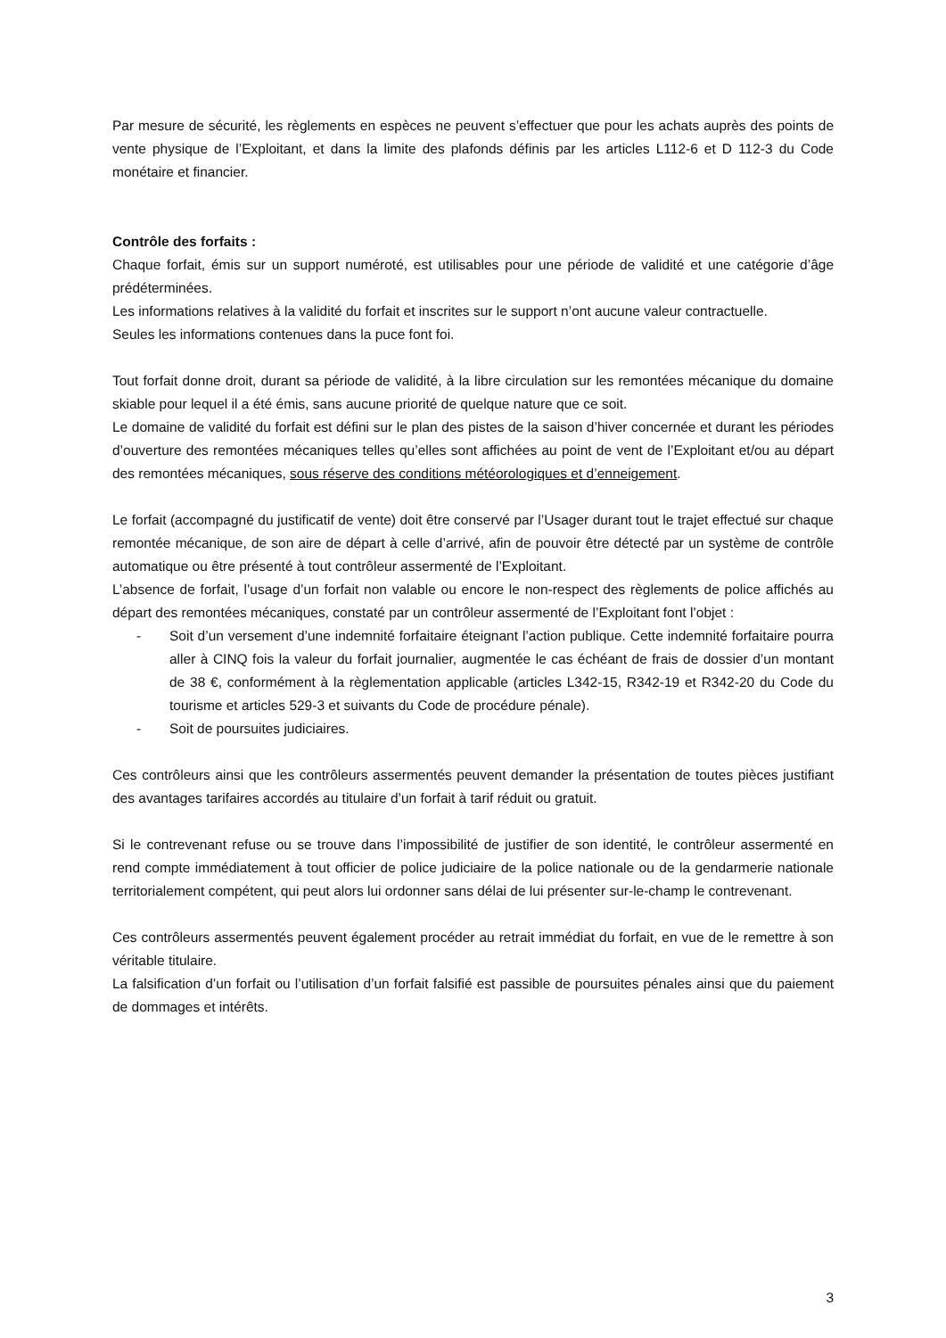Par mesure de sécurité, les règlements en espèces ne peuvent s’effectuer que pour les achats auprès des points de vente physique de l’Exploitant, et dans la limite des plafonds définis par les articles L112-6 et D 112-3 du Code monétaire et financier.
Contrôle des forfaits :
Chaque forfait, émis sur un support numéroté, est utilisables pour une période de validité et une catégorie d’âge prédéterminées.
Les informations relatives à la validité du forfait et inscrites sur le support n’ont aucune valeur contractuelle.
Seules les informations contenues dans la puce font foi.
Tout forfait donne droit, durant sa période de validité, à la libre circulation sur les remontées mécanique du domaine skiable pour lequel il a été émis, sans aucune priorité de quelque nature que ce soit.
Le domaine de validité du forfait est défini sur le plan des pistes de la saison d’hiver concernée et durant les périodes d’ouverture des remontées mécaniques telles qu’elles sont affichées au point de vent de l’Exploitant et/ou au départ des remontées mécaniques, sous réserve des conditions météorologiques et d’enneigement.
Le forfait (accompagné du justificatif de vente) doit être conservé par l’Usager durant tout le trajet effectué sur chaque remontée mécanique, de son aire de départ à celle d’arrivé, afin de pouvoir être détecté par un système de contrôle automatique ou être présenté à tout contrôleur assermenté de l’Exploitant.
L’absence de forfait, l’usage d’un forfait non valable ou encore le non-respect des règlements de police affichés au départ des remontées mécaniques, constaté par un contrôleur assermenté de l’Exploitant font l’objet :
- Soit d’un versement d’une indemnité forfaitaire éteignant l’action publique. Cette indemnité forfaitaire pourra aller à CINQ fois la valeur du forfait journalier, augmentée le cas échéant de frais de dossier d’un montant de 38 €, conformément à la règlementation applicable (articles L342-15, R342-19 et R342-20 du Code du tourisme et articles 529-3 et suivants du Code de procédure pénale).
- Soit de poursuites judiciaires.
Ces contrôleurs ainsi que les contrôleurs assermentés peuvent demander la présentation de toutes pièces justifiant des avantages tarifaires accordés au titulaire d’un forfait à tarif réduit ou gratuit.
Si le contrevenant refuse ou se trouve dans l’impossibilité de justifier de son identité, le contrôleur assermenté en rend compte immédiatement à tout officier de police judiciaire de la police nationale ou de la gendarmerie nationale territorialement compétent, qui peut alors lui ordonner sans délai de lui présenter sur-le-champ le contrevenant.
Ces contrôleurs assermentés peuvent également procéder au retrait immédiat du forfait, en vue de le remettre à son véritable titulaire.
La falsification d’un forfait ou l’utilisation d’un forfait falsifié est passible de poursuites pénales ainsi que du paiement de dommages et intérêts.
3